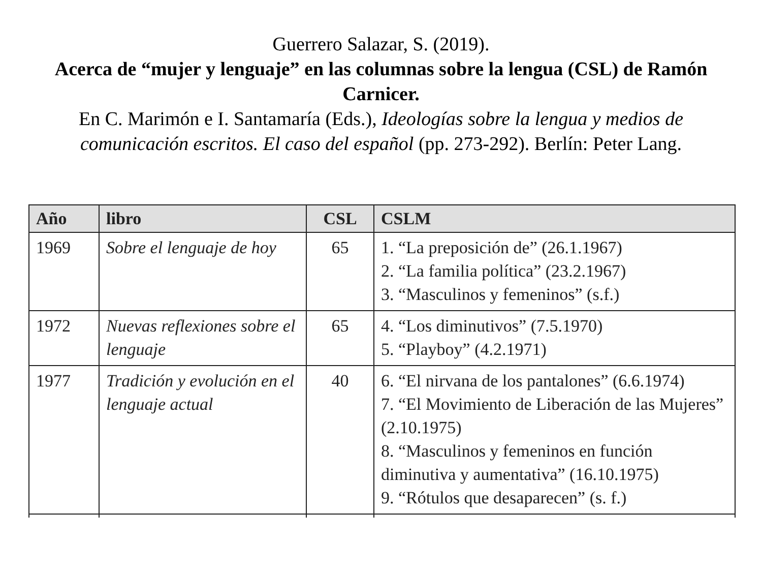Guerrero Salazar, S. (2019).
Acerca de “mujer y lenguaje” en las columnas sobre la lengua (CSL) de Ramón Carnicer.
En C. Marimón e I. Santamaría (Eds.), Ideologías sobre la lengua y medios de comunicación escritos. El caso del español (pp. 273-292). Berlín: Peter Lang.
| Año | libro | CSL | CSLM |
| --- | --- | --- | --- |
| 1969 | Sobre el lenguaje de hoy | 65 | 1. “La preposición de” (26.1.1967) 2. “La familia política” (23.2.1967) 3. “Masculinos y femeninos” (s.f.) |
| 1972 | Nuevas reflexiones sobre el lenguaje | 65 | 4. “Los diminutivos” (7.5.1970) 5. “Playboy” (4.2.1971) |
| 1977 | Tradición y evolución en el lenguaje actual | 40 | 6. “El nirvana de los pantalones” (6.6.1974) 7. “El Movimiento de Liberación de las Mujeres” (2.10.1975) 8. “Masculinos y femeninos en función diminutiva y aumentativa” (16.10.1975) 9. “Rótulos que desaparecen” (s. f.) |